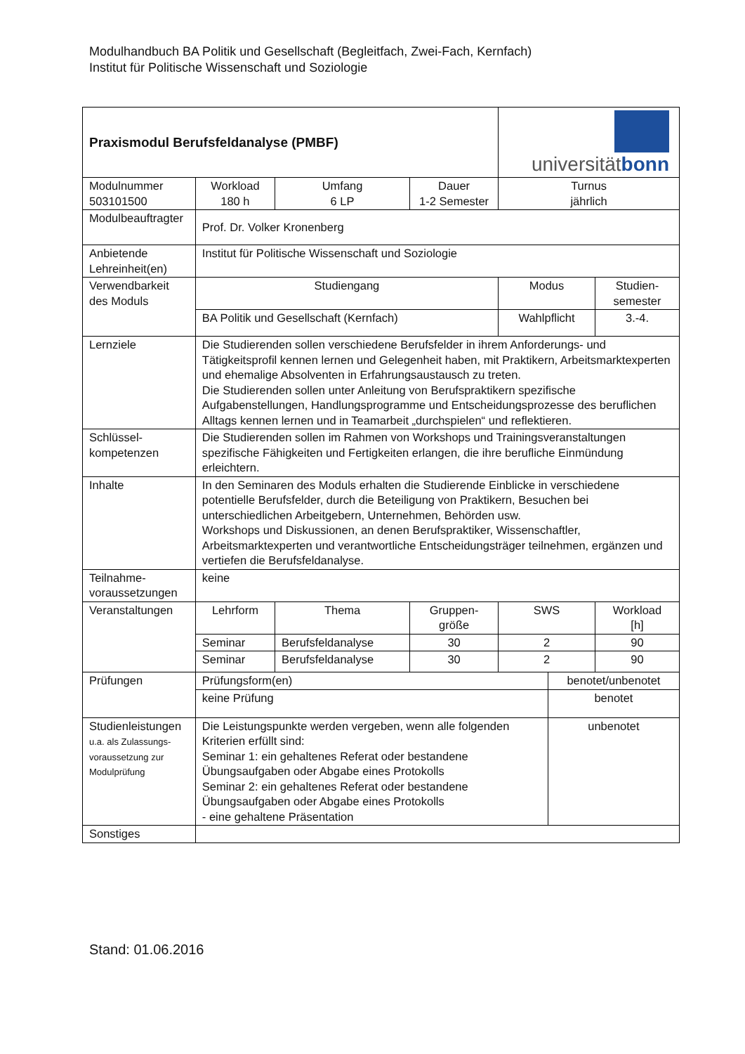Modulhandbuch BA Politik und Gesellschaft (Begleitfach, Zwei-Fach, Kernfach)
Institut für Politische Wissenschaft und Soziologie
| Praxismodul Berufsfeldanalyse (PMBF) | | | | | universität bonn | | |
| Modulnummer 503101500 | Workload 180 h | Umfang 6 LP | Dauer 1-2 Semester | | Turnus jährlich | | |
| Modulbeauftragter | Prof. Dr. Volker Kronenberg | | | | | | |
| Anbietende Lehreinheit(en) | Institut für Politische Wissenschaft und Soziologie | | | | | | |
| Verwendbarkeit des Moduls | Studiengang | | | | Modus | | Studien- semester |
| | BA Politik und Gesellschaft (Kernfach) | | | | Wahlpflicht | | 3.-4. |
| Lernziele | Die Studierenden sollen verschiedene Berufsfelder in ihrem Anforderungs- und Tätigkeitsprofil kennen lernen und Gelegenheit haben, mit Praktikern, Arbeitsmarktexperten und ehemalige Absolventen in Erfahrungsaustausch zu treten. Die Studierenden sollen unter Anleitung von Berufspraktikern spezifische Aufgabenstellungen, Handlungsprogramme und Entscheidungsprozesse des beruflichen Alltags kennen lernen und in Teamarbeit „durchspielen“ und reflektieren. | | | | | | |
| Schlüssel- kompetenzen | Die Studierenden sollen im Rahmen von Workshops und Trainingsveranstaltungen spezifische Fähigkeiten und Fertigkeiten erlangen, die ihre berufliche Einmündung erleichtern. | | | | | | |
| Inhalte | In den Seminaren des Moduls erhalten die Studierende Einblicke in verschiedene potentielle Berufsfelder, durch die Beteiligung von Praktikern, Besuchen bei unterschiedlichen Arbeitgebern, Unternehmen, Behörden usw. Workshops und Diskussionen, an denen Berufspraktiker, Wissenschaftler, Arbeitsmarktexperten und verantwortliche Entscheidungsträger teilnehmen, ergänzen und vertiefen die Berufsfeldanalyse. | | | | | | |
| Teilnahme- voraussetzungen | keine | | | | | | |
| Veranstaltungen | Lehrform | Thema | | Gruppen- größe | SWS | | Workload [h] |
| | Seminar | Berufsfeldanalyse | | 30 | 2 | | 90 |
| | Seminar | Berufsfeldanalyse | | 30 | 2 | | 90 |
| Prüfungen | Prüfungsform(en) | | | | | benotet/unbenotet | |
| | keine Prüfung | | | | | benotet | |
| Studienleistungen u.a. als Zulassungs- voraussetzung zur Modulprüfung | Die Leistungspunkte werden vergeben, wenn alle folgenden Kriterien erfüllt sind: Seminar 1: ein gehaltenes Referat oder bestandene Übungsaufgaben oder Abgabe eines Protokolls Seminar 2: ein gehaltenes Referat oder bestandene Übungsaufgaben oder Abgabe eines Protokolls - eine gehaltene Präsentation | | | | | unbenotet | |
| Sonstiges | | | | | | | |
Stand: 01.06.2016